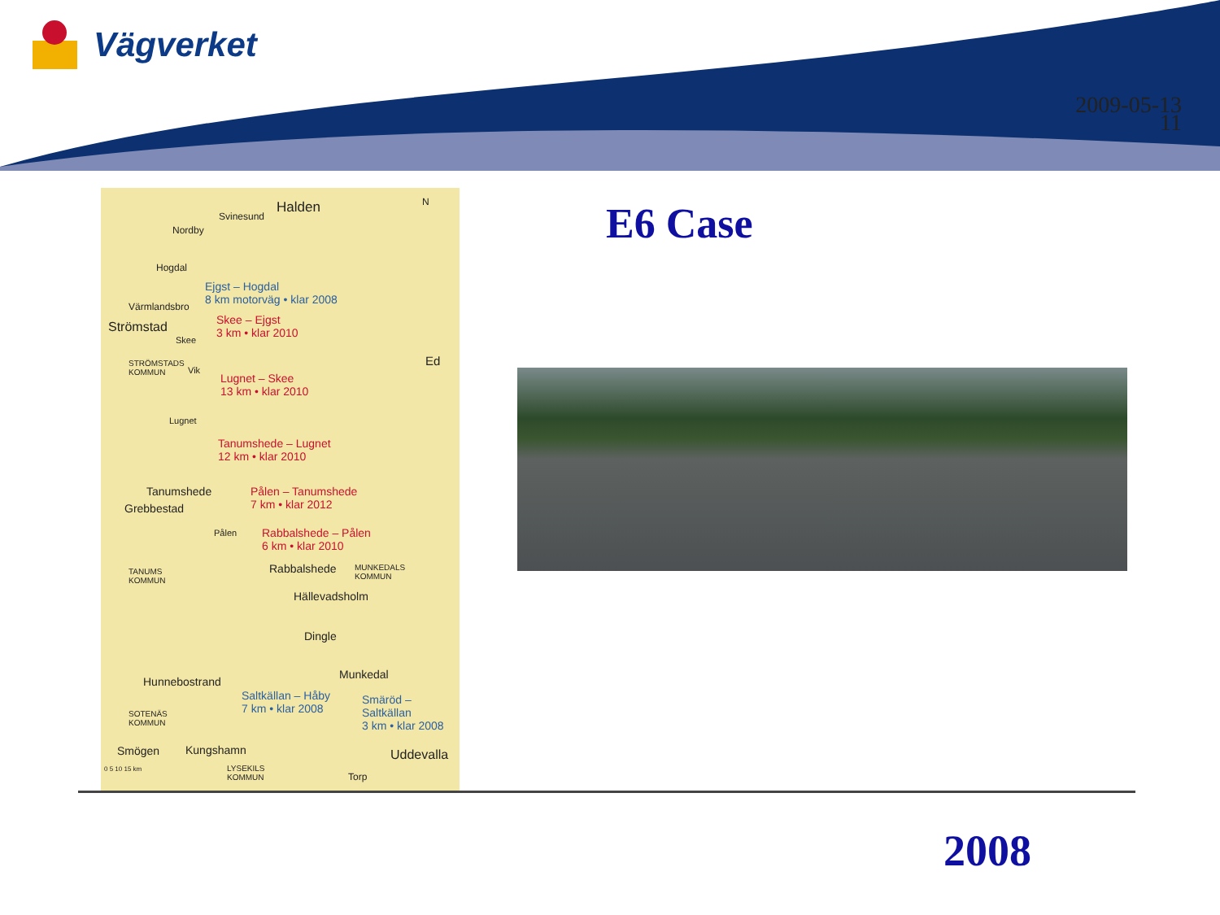Vägverket
2009-05-13
11
Halden
Svinesund
N
Nordby
Hogdal
Ejgst – Hogdal
8 km motorväg • klar 2008
Värmlandsbro
Strömstad
Skee – Ejgst
3 km • klar 2010
Skee
STRÖMSTADS
KOMMUN
Vik
Ed
Lugnet – Skee
13 km • klar 2010
Lugnet
Tanumshede – Lugnet
12 km • klar 2010
Tanumshede
Grebbestad
Pålen – Tanumshede
7 km • klar 2012
Pålen
Rabbalshede – Pålen
6 km • klar 2010
Rabbalshede
TANUMS
KOMMUN
MUNKEDALS
KOMMUN
Hällevadsholm
Dingle
Munkedal
Hunnebostrand
Saltkällan – Håby
7 km • klar 2008
Smäröd – Saltkällan
3 km • klar 2008
SOTENÄS
KOMMUN
Smögen Kungshamn Uddevalla
LYSEKILS
KOMMUN
Torp
0 5 10 15 km
E6 Case
2008